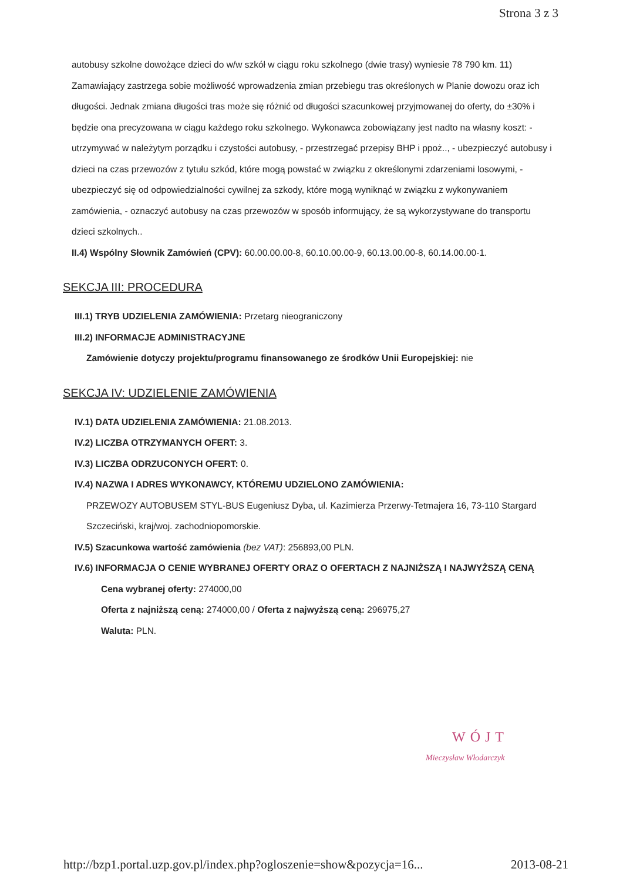Strona 3 z 3
autobusy szkolne dowożące dzieci do w/w szkół w ciągu roku szkolnego (dwie trasy) wyniesie 78 790 km. 11) Zamawiający zastrzega sobie możliwość wprowadzenia zmian przebiegu tras określonych w Planie dowozu oraz ich długości. Jednak zmiana długości tras może się różnić od długości szacunkowej przyjmowanej do oferty, do ±30% i będzie ona precyzowana w ciągu każdego roku szkolnego. Wykonawca zobowiązany jest nadto na własny koszt: - utrzymywać w należytym porządku i czystości autobusy, - przestrzegać przepisy BHP i ppoż.., - ubezpieczyć autobusy i dzieci na czas przewozów z tytułu szkód, które mogą powstać w związku z określonymi zdarzeniami losowymi, - ubezpieczyć się od odpowiedzialności cywilnej za szkody, które mogą wyniknąć w związku z wykonywaniem zamówienia, - oznaczyć autobusy na czas przewozów w sposób informujący, że są wykorzystywane do transportu dzieci szkolnych..
II.4) Wspólny Słownik Zamówień (CPV): 60.00.00.00-8, 60.10.00.00-9, 60.13.00.00-8, 60.14.00.00-1.
SEKCJA III: PROCEDURA
III.1) TRYB UDZIELENIA ZAMÓWIENIA: Przetarg nieograniczony
III.2) INFORMACJE ADMINISTRACYJNE
Zamówienie dotyczy projektu/programu finansowanego ze środków Unii Europejskiej: nie
SEKCJA IV: UDZIELENIE ZAMÓWIENIA
IV.1) DATA UDZIELENIA ZAMÓWIENIA: 21.08.2013.
IV.2) LICZBA OTRZYMANYCH OFERT: 3.
IV.3) LICZBA ODRZUCONYCH OFERT: 0.
IV.4) NAZWA I ADRES WYKONAWCY, KTÓREMU UDZIELONO ZAMÓWIENIA:
PRZEWOZY AUTOBUSEM STYL-BUS Eugeniusz Dyba, ul. Kazimierza Przerwy-Tetmajera 16, 73-110 Stargard Szczeciński, kraj/woj. zachodniopomorskie.
IV.5) Szacunkowa wartość zamówienia (bez VAT): 256893,00 PLN.
IV.6) INFORMACJA O CENIE WYBRANEJ OFERTY ORAZ O OFERTACH Z NAJNIŻSZĄ I NAJWYŻSZĄ CENĄ
Cena wybranej oferty: 274000,00
Oferta z najniższą ceną: 274000,00 / Oferta z najwyższą ceną: 296975,27
Waluta: PLN.
WÓJT
Mieczysław Włodarczyk
http://bzp1.portal.uzp.gov.pl/index.php?ogloszenie=show&pozycja=16... 2013-08-21